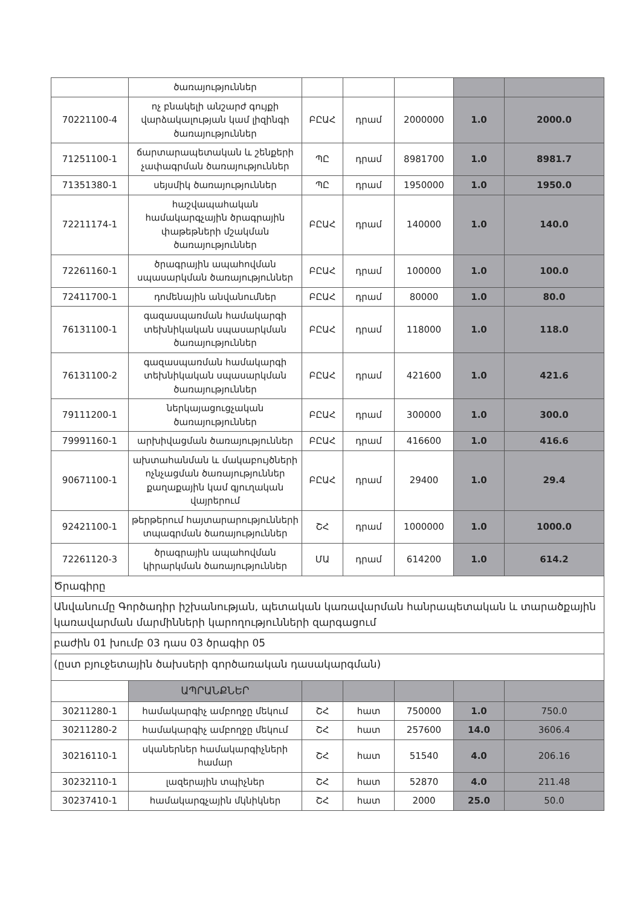| | ծառայություններ | | | | | |
| 70221100-4 | ոչ բնակելի անշարժ գույքի վարձակալության կամ լիզինգի ծառայություններ | ԲԸԱՀ | դրամ | 2000000 | 1.0 | 2000.0 |
| 71251100-1 | ճարտարապետական և շենքերի չափագրման ծառայություններ | ՊԸ | դրամ | 8981700 | 1.0 | 8981.7 |
| 71351380-1 | սեյսմիկ ծառայություններ | ՊԸ | դրամ | 1950000 | 1.0 | 1950.0 |
| 72211174-1 | հաշվապահական համակարգչային ծրագրային փաթեթների մշակման ծառայություններ | ԲԸԱՀ | դրամ | 140000 | 1.0 | 140.0 |
| 72261160-1 | ծրագրային ապահովման սպասարկման ծառայություններ | ԲԸԱՀ | դրամ | 100000 | 1.0 | 100.0 |
| 72411700-1 | դոմենային անվանումներ | ԲԸԱՀ | դրամ | 80000 | 1.0 | 80.0 |
| 76131100-1 | գազասպառման համակարգի տեխնիկական սպասարկման ծառայություններ | ԲԸԱՀ | դրամ | 118000 | 1.0 | 118.0 |
| 76131100-2 | գազասպառման համակարգի տեխնիկական սպասարկման ծառայություններ | ԲԸԱՀ | դրամ | 421600 | 1.0 | 421.6 |
| 79111200-1 | ներկայացուցչական ծառայություններ | ԲԸԱՀ | դրամ | 300000 | 1.0 | 300.0 |
| 79991160-1 | արխիվացման ծառայություններ | ԲԸԱՀ | դրամ | 416600 | 1.0 | 416.6 |
| 90671100-1 | ախտահանման և մակաբույծների ոչնչացման ծառայություններ քաղաքային կամ գյուղական վայրերում | ԲԸԱՀ | դրամ | 29400 | 1.0 | 29.4 |
| 92421100-1 | թերթերում հայտարարությունների տպագրման ծառայություններ | ՇՀ | դրամ | 1000000 | 1.0 | 1000.0 |
| 72261120-3 | ծրագրային ապահովման կիրարկման ծառայություններ | ՄԱ | դրամ | 614200 | 1.0 | 614.2 |
| Ծրագիրը | | | | | | |
| Անվանումը Գործադիր իշխանության, պետական կառավարման հանրապետական և տարածքային կառավարման մարմինների կարողությունների զարգացում | | | | | | |
| բաժին 01 խումբ 03 դաս 03 ծրագիր 05 | | | | | | |
| (ըստ բյուջետային ծախսերի գործառական դասակարգման) | | | | | | |
| | ԱՊՐԱՆՔՆԵՐ | | | | | |
| 30211280-1 | համակարգիչ ամբողջը մեկում | ՇՀ | հատ | 750000 | 1.0 | 750.0 |
| 30211280-2 | համակարգիչ ամբողջը մեկում | ՇՀ | հատ | 257600 | 14.0 | 3606.4 |
| 30216110-1 | սկաներներ համակարգիչների համար | ՇՀ | հատ | 51540 | 4.0 | 206.16 |
| 30232110-1 | լազերային տպիչներ | ՇՀ | հատ | 52870 | 4.0 | 211.48 |
| 30237410-1 | համակարգչային մկնիկներ | ՇՀ | հատ | 2000 | 25.0 | 50.0 |